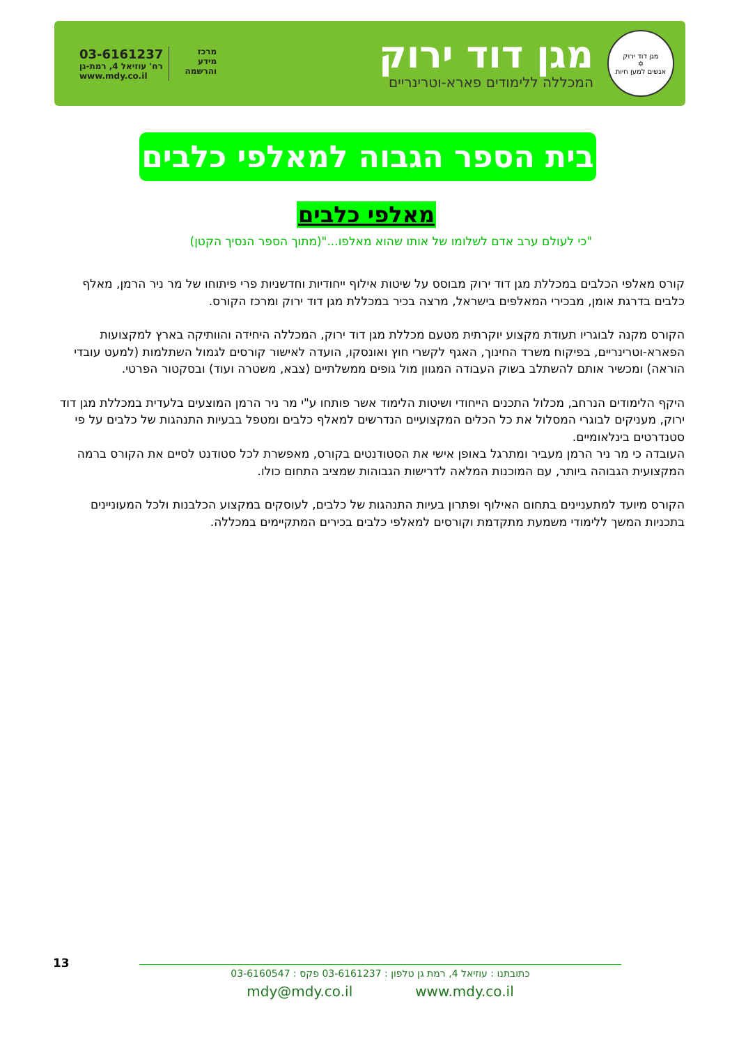מגן דוד ירוק
✡
אנשים למען חיות
מגן דוד ירוק
המכללה ללימודים פארא-וטרינריים
מרכז
מידע
והרשמה
03-6161237
רח' עוזיאל 4, רמת-גן
www.mdy.co.il
בית הספר הגבוה למאלפי כלבים
מאלפי כלבים
"כי לעולם ערב אדם לשלומו של אותו שהוא מאלפו..."(מתוך הספר הנסיך הקטן)
קורס מאלפי הכלבים במכללת מגן דוד ירוק מבוסס על שיטות אילוף ייחודיות וחדשניות פרי פיתוחו של מר ניר הרמן, מאלף כלבים בדרגת אומן, מבכירי המאלפים בישראל, מרצה בכיר במכללת מגן דוד ירוק ומרכז הקורס.
הקורס מקנה לבוגריו תעודת מקצוע יוקרתית מטעם מכללת מגן דוד ירוק, המכללה היחידה והוותיקה בארץ למקצועות הפארא-וטרינריים, בפיקוח משרד החינוך, האגף לקשרי חוץ ואונסקו, הועדה לאישור קורסים לגמול השתלמות (למעט עובדי הוראה) ומכשיר אותם להשתלב בשוק העבודה המגוון מול גופים ממשלתיים (צבא, משטרה ועוד) ובסקטור הפרטי.
היקף הלימודים הנרחב, מכלול התכנים הייחודי ושיטות הלימוד אשר פותחו ע"י מר ניר הרמן המוצעים בלעדית במכללת מגן דוד ירוק, מעניקים לבוגרי המסלול את כל הכלים המקצועיים הנדרשים למאלף כלבים ומטפל בבעיות התנהגות של כלבים על פי סטנדרטים בינלאומיים.
העובדה כי מר ניר הרמן מעביר ומתרגל באופן אישי את הסטודנטים בקורס, מאפשרת לכל סטודנט לסיים את הקורס ברמה המקצועית הגבוהה ביותר, עם המוכנות המלאה לדרישות הגבוהות שמציב התחום כולו.
הקורס מיועד למתעניינים בתחום האילוף ופתרון בעיות התנהגות של כלבים, לעוסקים במקצוע הכלבנות ולכל המעוניינים בתכניות המשך ללימודי משמעת מתקדמת וקורסים למאלפי כלבים בכירים המתקיימים במכללה.
13
כתובתנו : עוזיאל 4, רמת גן טלפון : 03-6161237 פקס : 03-6160547
www.mdy.co.il mdy@mdy.co.il